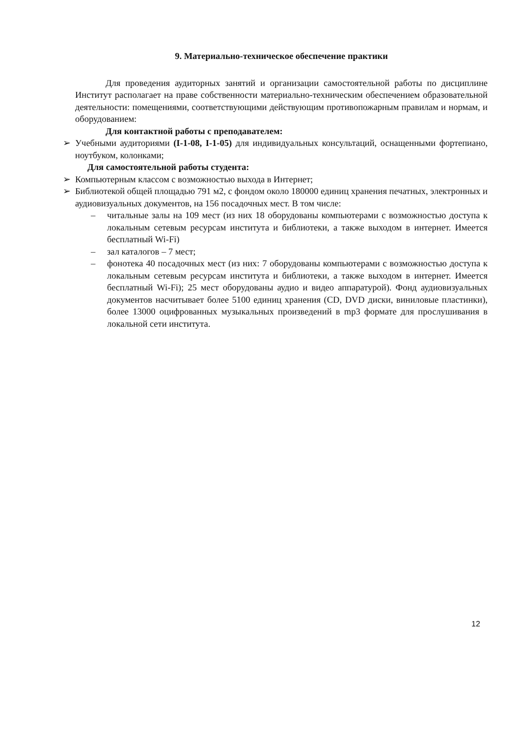9. Материально-техническое обеспечение практики
Для проведения аудиторных занятий и организации самостоятельной работы по дисциплине Институт располагает на праве собственности материально-техническим обеспечением образовательной деятельности: помещениями, соответствующими действующим противопожарным правилам и нормам, и оборудованием:
Для контактной работы с преподавателем:
➢ Учебными аудиториями (I-1-08, I-1-05) для индивидуальных консультаций, оснащенными фортепиано, ноутбуком, колонками;
Для самостоятельной работы студента:
➢ Компьютерным классом с возможностью выхода в Интернет;
➢ Библиотекой общей площадью 791 м2, с фондом около 180000 единиц хранения печатных, электронных и аудиовизуальных документов, на 156 посадочных мест. В том числе:
– читальные залы на 109 мест (из них 18 оборудованы компьютерами с возможностью доступа к локальным сетевым ресурсам института и библиотеки, а также выходом в интернет. Имеется бесплатный Wi-Fi)
– зал каталогов – 7 мест;
– фонотека 40 посадочных мест (из них: 7 оборудованы компьютерами с возможностью доступа к локальным сетевым ресурсам института и библиотеки, а также выходом в интернет. Имеется бесплатный Wi-Fi); 25 мест оборудованы аудио и видео аппаратурой). Фонд аудиовизуальных документов насчитывает более 5100 единиц хранения (CD, DVD диски, виниловые пластинки), более 13000 оцифрованных музыкальных произведений в mp3 формате для прослушивания в локальной сети института.
12